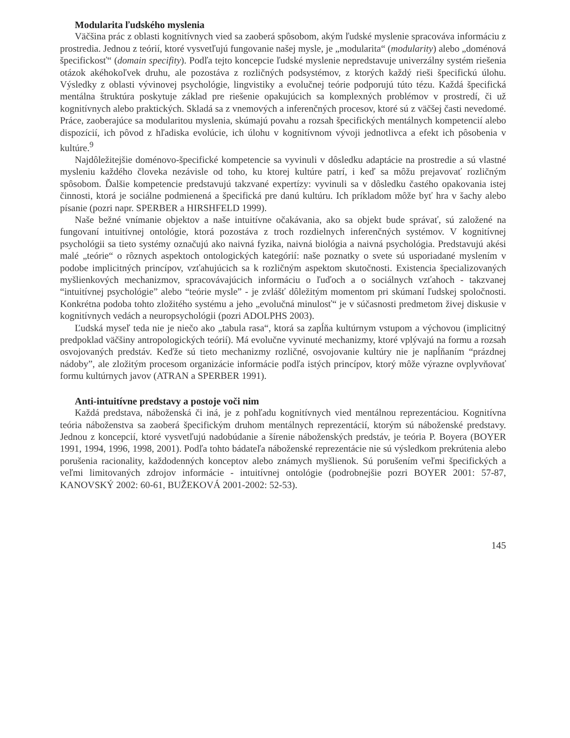Modularita ľudského myslenia
Väčšina prác z oblasti kognitívnych vied sa zaoberá spôsobom, akým ľudské myslenie spracováva informáciu z prostredia. Jednou z teórií, ktoré vysvetľujú fungovanie našej mysle, je „modularita“ (modularity) alebo „doménová špecifickosť“ (domain specifity). Podľa tejto koncepcie ľudské myslenie nepredstavuje univerzálny systém riešenia otázok akéhokoľvek druhu, ale pozostáva z rozličných podsystémov, z ktorých každý rieši špecifickú úlohu. Výsledky z oblasti vývinovej psychológie, lingvistiky a evolučnej teórie podporujú túto tézu. Každá špecifická mentálna štruktúra poskytuje základ pre riešenie opakujúcich sa komplexných problémov v prostredí, či už kognitívnych alebo praktických. Skladá sa z vnemových a inferenčných procesov, ktoré sú z väčšej časti nevedomé. Práce, zaoberajúce sa modularitou myslenia, skúmajú povahu a rozsah špecifických mentálnych kompetencií alebo dispozícií, ich pôvod z hľadiska evolúcie, ich úlohu v kognitívnom vývoji jednotlivca a efekt ich pôsobenia v kultúre.<sup>9</sup>
Najdôležitejšie doménovo-špecifické kompetencie sa vyvinuli v dôsledku adaptácie na prostredie a sú vlastné mysleniu každého človeka nezávisle od toho, ku ktorej kultúre patrí, i keď sa môžu prejavovať rozličným spôsobom. Ďalšie kompetencie predstavujú takzvané expertízy: vyvinuli sa v dôsledku častého opakovania istej činnosti, ktorá je sociálne podmienená a špecifická pre danú kultúru. Ich príkladom môže byť hra v šachy alebo písanie (pozri napr. SPERBER a HIRSHFELD 1999).
Naše bežné vnímanie objektov a naše intuitívne očakávania, ako sa objekt bude správať, sú založené na fungovaní intuitívnej ontológie, ktorá pozostáva z troch rozdielnych inferenčných systémov. V kognitívnej psychológii sa tieto systémy označujú ako naivná fyzika, naivná biológia a naivná psychológia. Predstavujú akési malé „teórie“ o rôznych aspektoch ontologických kategórií: naše poznatky o svete sú usporiadané myslením v podobe implicitných princípov, vzťahujúcich sa k rozličným aspektom skutočnosti. Existencia špecializovaných myšlienkových mechanizmov, spracovávajúcich informáciu o ľuďoch a o sociálnych vzťahoch - takzvanej “intuitívnej psychológie” alebo “teórie mysle” - je zvlášť dôležitým momentom pri skúmaní ľudskej spoločnosti. Konkrétna podoba tohto zložitého systému a jeho „evolučná minulosť“ je v súčasnosti predmetom živej diskusie v kognitívnych vedách a neuropsychológii (pozri ADOLPHS 2003).
Ľudská myseľ teda nie je niečo ako „tabula rasa“, ktorá sa zapĺňa kultúrnym vstupom a výchovou (implicitný predpoklad väčšiny antropologických teórií). Má evolučne vyvinuté mechanizmy, ktoré vplývajú na formu a rozsah osvojovaných predstáv. Keďže sú tieto mechanizmy rozličné, osvojovanie kultúry nie je napĺňaním “prázdnej nádoby”, ale zložitým procesom organizácie informácie podľa istých princípov, ktorý môže výrazne ovplyvňovať formu kultúrnych javov (ATRAN a SPERBER 1991).
Anti-intuitívne predstavy a postoje voči nim
Každá predstava, náboženská či iná, je z pohľadu kognitívnych vied mentálnou reprezentáciou. Kognitívna teória náboženstva sa zaoberá špecifickým druhom mentálnych reprezentácií, ktorým sú náboženské predstavy. Jednou z koncepcií, ktoré vysvetľujú nadobúdanie a šírenie náboženských predstáv, je teória P. Boyera (BOYER 1991, 1994, 1996, 1998, 2001). Podľa tohto bádateľa náboženské reprezentácie nie sú výsledkom prekrútenia alebo porušenia racionality, každodenných konceptov alebo známych myšlienok. Sú porušením veľmi špecifických a veľmi limitovaných zdrojov informácie - intuitívnej ontológie (podrobnejšie pozri BOYER 2001: 57-87, KANOVSKÝ 2002: 60-61, BUŽEKOVÁ 2001-2002: 52-53).
145